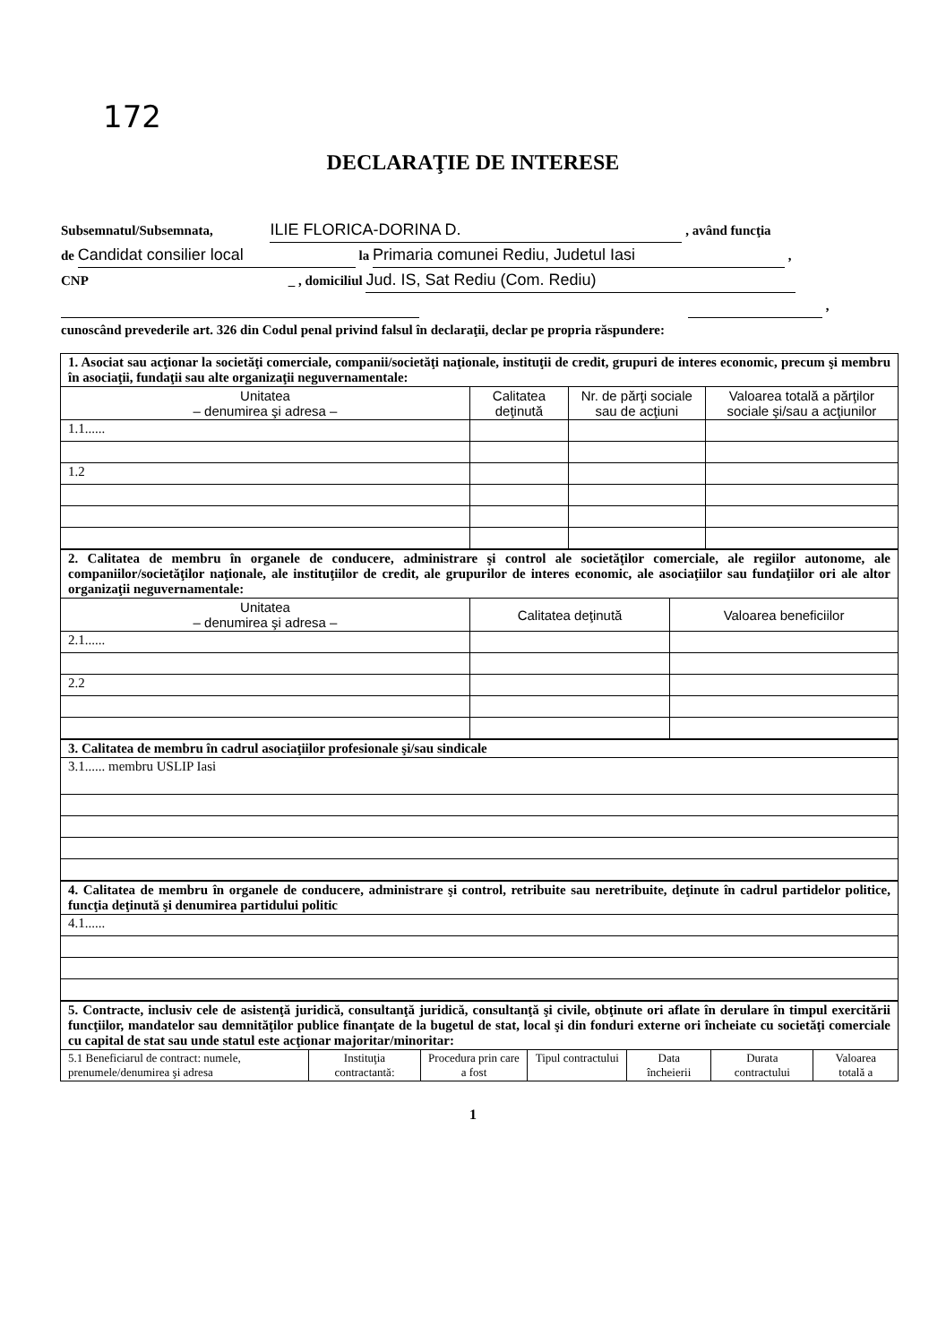172
DECLARAŢIE DE INTERESE
Subsemnatul/Subsemnata, ILIE FLORICA-DORINA D. , având funcţia
de Candidat consilier local la Primaria comunei Rediu, Judetul Iasi ,
CNP _ , domiciliul Jud. IS, Sat Rediu (Com. Rediu)
,
cunoscând prevederile art. 326 din Codul penal privind falsul în declaraţii, declar pe propria răspundere:
| 1. Asociat sau acţionar la societăţi comerciale, companii/societăţi naţionale, instituţii de credit, grupuri de interes economic, precum şi membru în asociaţii, fundaţii sau alte organizaţii neguvernamentale: | | | |
| Unitatea – denumirea şi adresa – | Calitatea deţinută | Nr. de părţi sociale sau de acţiuni | Valoarea totală a părţilor sociale şi/sau a acţiunilor |
| 1.1...... | | | |
| 1.2 | | | |
| 2. Calitatea de membru în organele de conducere, administrare şi control ale societăţilor comerciale, ale regiilor autonome, ale companiilor/societăţilor naţionale, ale instituţiilor de credit, ale grupurilor de interes economic, ale asociaţiilor sau fundaţiilor ori ale altor organizaţii neguvernamentale: | | |
| Unitatea – denumirea şi adresa – | Calitatea deţinută | Valoarea beneficiilor |
| 2.1...... | | |
| 2.2 | | |
| 3. Calitatea de membru în cadrul asociaţiilor profesionale şi/sau sindicale |
| 3.1...... membru USLIP Iasi |
| 4. Calitatea de membru în organele de conducere, administrare şi control, retribuite sau neretribuite, deţinute în cadrul partidelor politice, funcţia deţinută şi denumirea partidului politic |
| 4.1...... |
| 5. Contracte, inclusiv cele de asistenţă juridică, consultanţă juridică, consultanţă şi civile, obţinute ori aflate în derulare în timpul exercitării funcţiilor, mandatelor sau demnităţilor publice finanţate de la bugetul de stat, local şi din fonduri externe ori încheiate cu societăţi comerciale cu capital de stat sau unde statul este acţionar majoritar/minoritar: | | | | | | |
| 5.1 Beneficiarul de contract: numele, prenumele/denumirea şi adresa | Instituţia contractantă: | Procedura prin care a fost | Tipul contractului | Data încheierii | Durata contractului | Valoarea totală a |
1